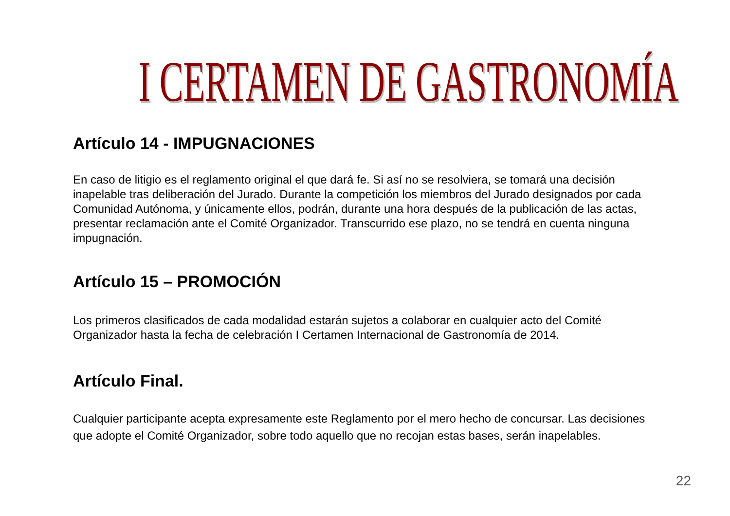I CERTAMEN DE GASTRONOMÍA
Artículo 14 - IMPUGNACIONES
En caso de litigio es el reglamento original el que dará fe. Si así no se resolviera, se tomará una decisión inapelable tras deliberación del Jurado. Durante la competición los miembros del Jurado designados por cada Comunidad Autónoma, y únicamente ellos, podrán, durante una hora después de la publicación de las actas, presentar reclamación ante el Comité Organizador. Transcurrido ese plazo, no se tendrá en cuenta ninguna impugnación.
Artículo 15 – PROMOCIÓN
Los primeros clasificados de cada modalidad estarán sujetos a colaborar en cualquier acto del Comité Organizador hasta la fecha de celebración I Certamen Internacional de Gastronomía de 2014.
Artículo Final.
Cualquier participante acepta expresamente este Reglamento por el mero hecho de concursar. Las decisiones que adopte el Comité Organizador, sobre todo aquello que no recojan estas bases, serán inapelables.
22